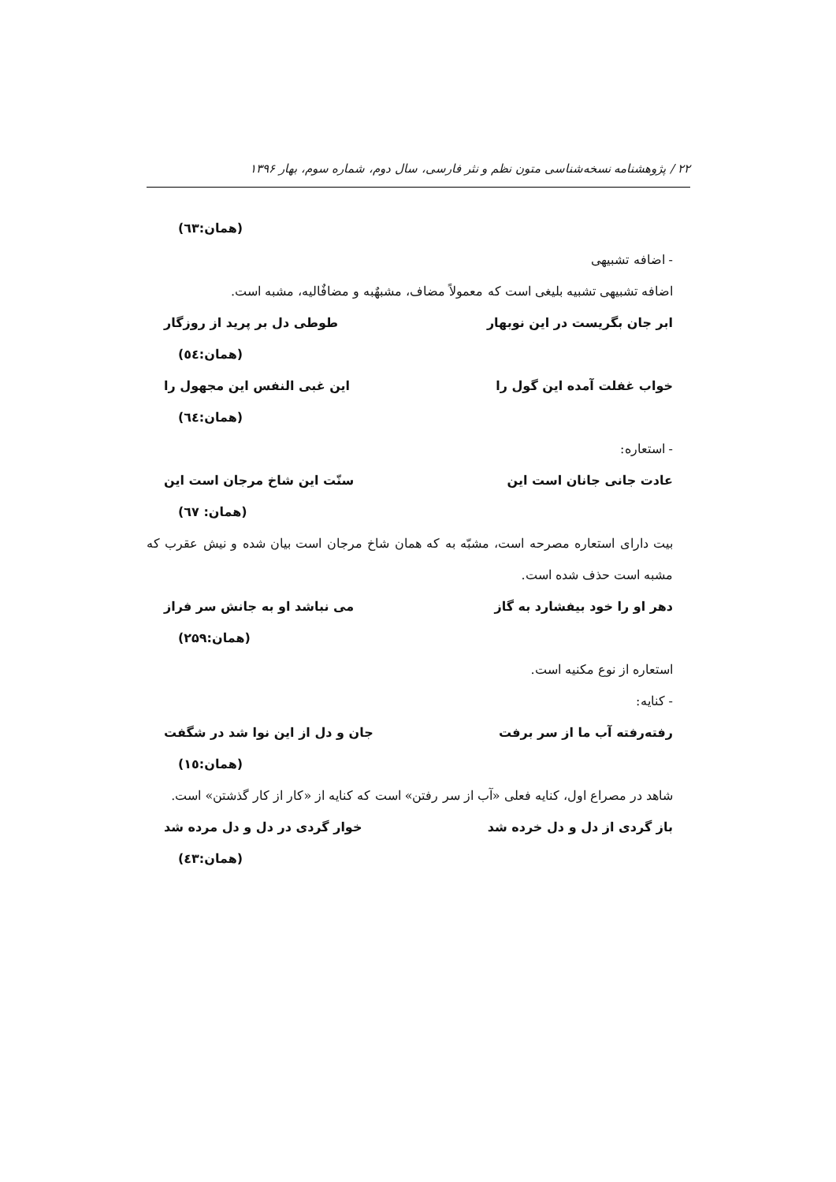۲۲ / پژوهشنامه نسخه‌شناسی متون نظم و نثر فارسی، سال دوم، شماره سوم، بهار ۱۳۹۶
(همان:٦٣)
- اضافه تشبیهی
اضافه تشبیهی تشبیه بلیغی است که معمولاً مضاف، مشبهٌبه و مضافٌالیه، مشبه است.
ابر جان بگریست در این نوبهار طوطی دل بر پرید از روزگار
(همان:٥٤)
خواب غفلت آمده این گول را این غبی النفس این مجهول را
(همان:٦٤)
- استعاره:
عادت جانی جانان است این سنّت این شاخ مرجان است این
(همان: ٦٧)
بیت دارای استعاره مصرحه است، مشبّه به که همان شاخ مرجان است بیان شده و نیش عقرب که مشبه است حذف شده است.
دهر او را خود بیفشارد به گاز می نباشد او به جانش سر فراز
(همان:۲۵۹)
استعاره از نوع مکنیه است.
- کنایه:
رفته‌رفته آب ما از سر برفت جان و دل از این نوا شد در شگفت
(همان:١٥)
شاهد در مصراع اول، کنایه فعلی «آب از سر رفتن» است که کنایه از «کار از کار گذشتن» است.
باز گردی از دل و دل خرده شد خوار گردی در دل و دل مرده شد
(همان:٤٣)